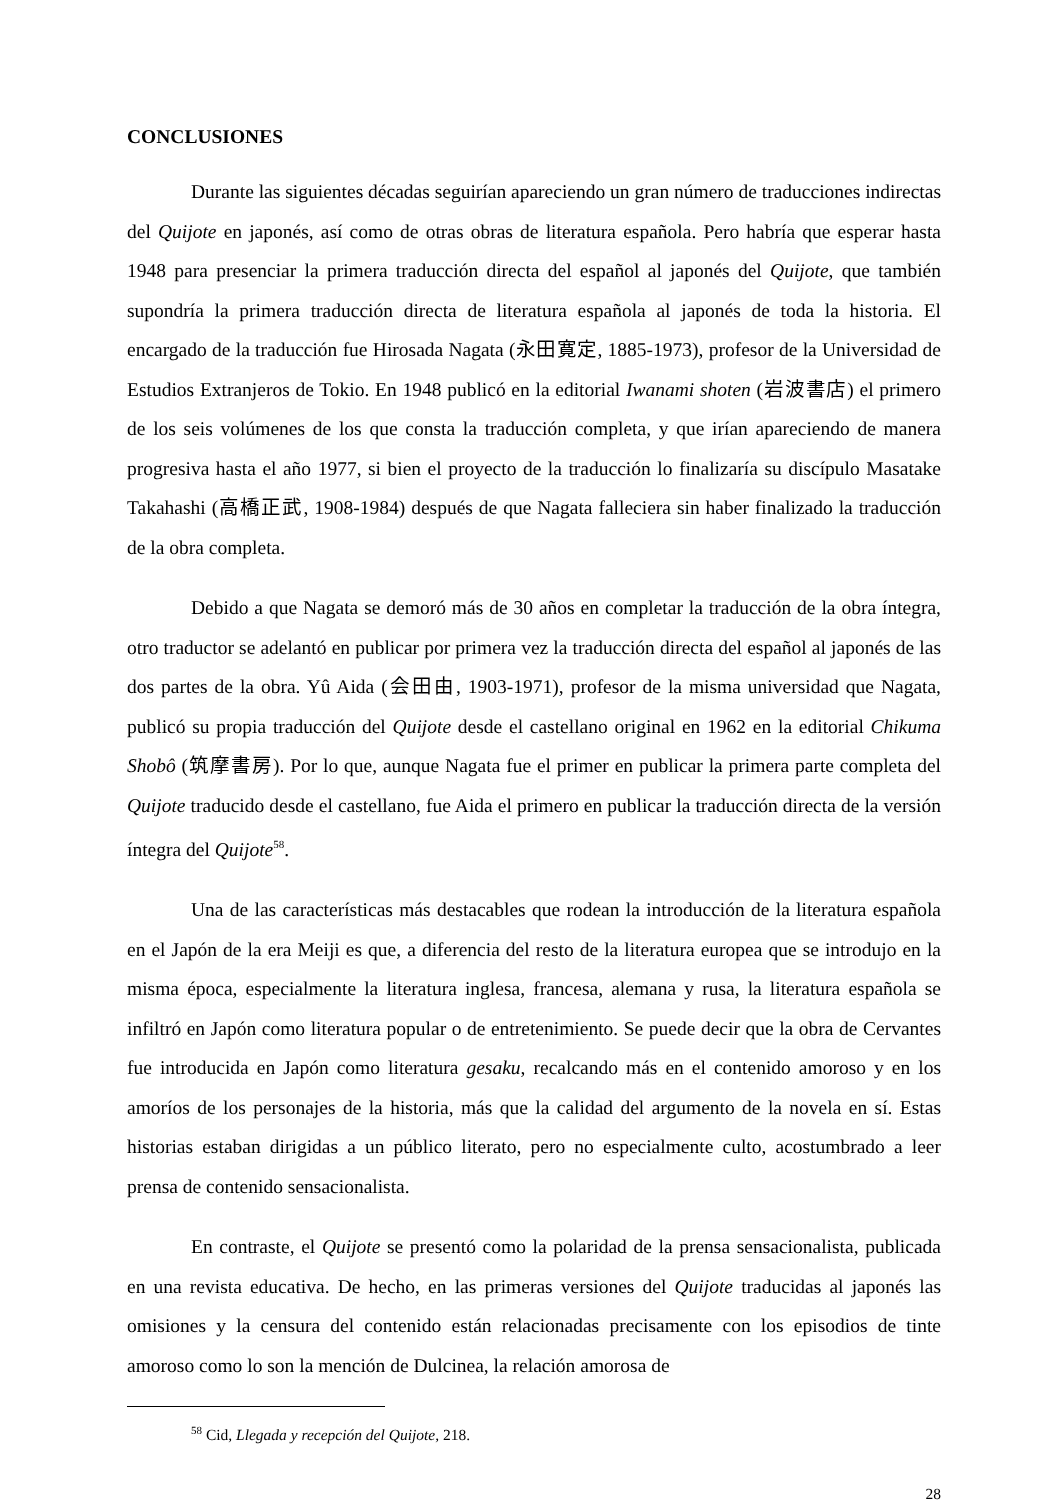CONCLUSIONES
Durante las siguientes décadas seguirían apareciendo un gran número de traducciones indirectas del Quijote en japonés, así como de otras obras de literatura española. Pero habría que esperar hasta 1948 para presenciar la primera traducción directa del español al japonés del Quijote, que también supondría la primera traducción directa de literatura española al japonés de toda la historia. El encargado de la traducción fue Hirosada Nagata (永田寛定, 1885-1973), profesor de la Universidad de Estudios Extranjeros de Tokio. En 1948 publicó en la editorial Iwanami shoten (岩波書店) el primero de los seis volúmenes de los que consta la traducción completa, y que irían apareciendo de manera progresiva hasta el año 1977, si bien el proyecto de la traducción lo finalizaría su discípulo Masatake Takahashi (高橋正武, 1908-1984) después de que Nagata falleciera sin haber finalizado la traducción de la obra completa.
Debido a que Nagata se demoró más de 30 años en completar la traducción de la obra íntegra, otro traductor se adelantó en publicar por primera vez la traducción directa del español al japonés de las dos partes de la obra. Yû Aida (会田由, 1903-1971), profesor de la misma universidad que Nagata, publicó su propia traducción del Quijote desde el castellano original en 1962 en la editorial Chikuma Shobô (筑摩書房). Por lo que, aunque Nagata fue el primer en publicar la primera parte completa del Quijote traducido desde el castellano, fue Aida el primero en publicar la traducción directa de la versión íntegra del Quijote<sup>58</sup>.
Una de las características más destacables que rodean la introducción de la literatura española en el Japón de la era Meiji es que, a diferencia del resto de la literatura europea que se introdujo en la misma época, especialmente la literatura inglesa, francesa, alemana y rusa, la literatura española se infiltró en Japón como literatura popular o de entretenimiento. Se puede decir que la obra de Cervantes fue introducida en Japón como literatura gesaku, recalcando más en el contenido amoroso y en los amoríos de los personajes de la historia, más que la calidad del argumento de la novela en sí. Estas historias estaban dirigidas a un público literato, pero no especialmente culto, acostumbrado a leer prensa de contenido sensacionalista.
En contraste, el Quijote se presentó como la polaridad de la prensa sensacionalista, publicada en una revista educativa. De hecho, en las primeras versiones del Quijote traducidas al japonés las omisiones y la censura del contenido están relacionadas precisamente con los episodios de tinte amoroso como lo son la mención de Dulcinea, la relación amorosa de
<sup>58</sup> Cid, Llegada y recepción del Quijote, 218.
28